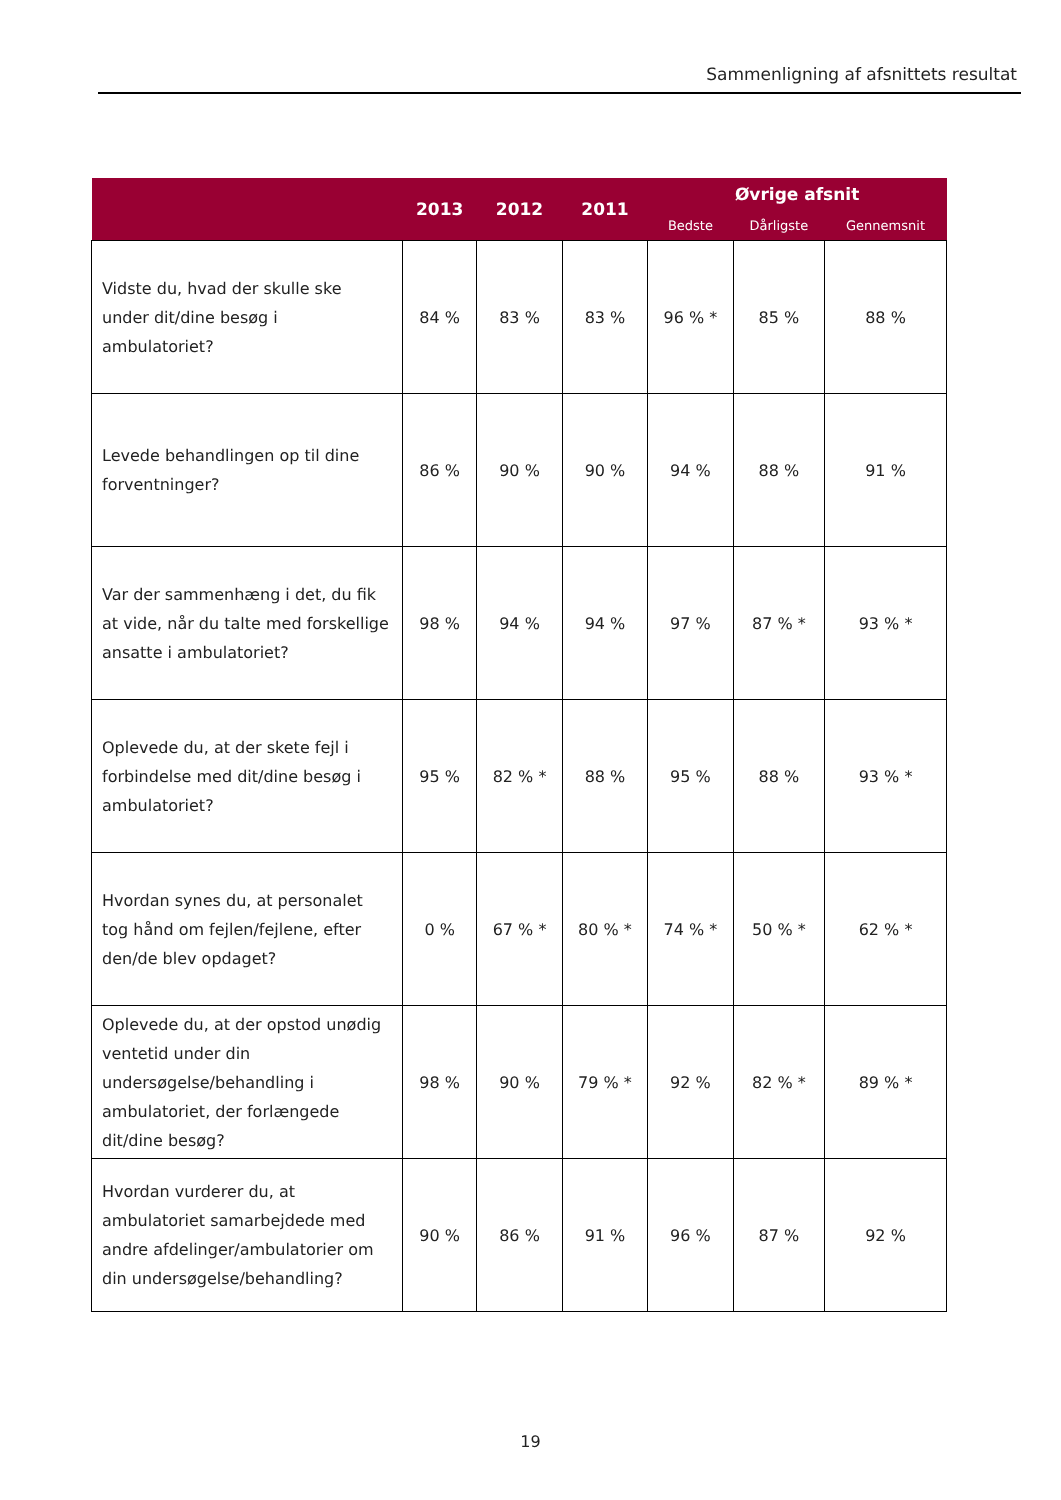Sammenligning af afsnittets resultat
| | 2013 | 2012 | 2011 | Øvrige afsnit | | |
| --- | --- | --- | --- | --- | --- | --- |
| | | | | Bedste | Dårligste | Gennemsnit |
| Vidste du, hvad der skulle ske under dit/dine besøg i ambulatoriet? | 84 % | 83 % | 83 % | 96 % * | 85 % | 88 % |
| Levede behandlingen op til dine forventninger? | 86 % | 90 % | 90 % | 94 % | 88 % | 91 % |
| Var der sammenhæng i det, du fik at vide, når du talte med forskellige ansatte i ambulatoriet? | 98 % | 94 % | 94 % | 97 % | 87 % * | 93 % * |
| Oplevede du, at der skete fejl i forbindelse med dit/dine besøg i ambulatoriet? | 95 % | 82 % * | 88 % | 95 % | 88 % | 93 % * |
| Hvordan synes du, at personalet tog hånd om fejlen/fejlene, efter den/de blev opdaget? | 0 % | 67 % * | 80 % * | 74 % * | 50 % * | 62 % * |
| Oplevede du, at der opstod unødig ventetid under din undersøgelse/behandling i ambulatoriet, der forlængede dit/dine besøg? | 98 % | 90 % | 79 % * | 92 % | 82 % * | 89 % * |
| Hvordan vurderer du, at ambulatoriet samarbejdede med andre afdelinger/ambulatorier om din undersøgelse/behandling? | 90 % | 86 % | 91 % | 96 % | 87 % | 92 % |
19